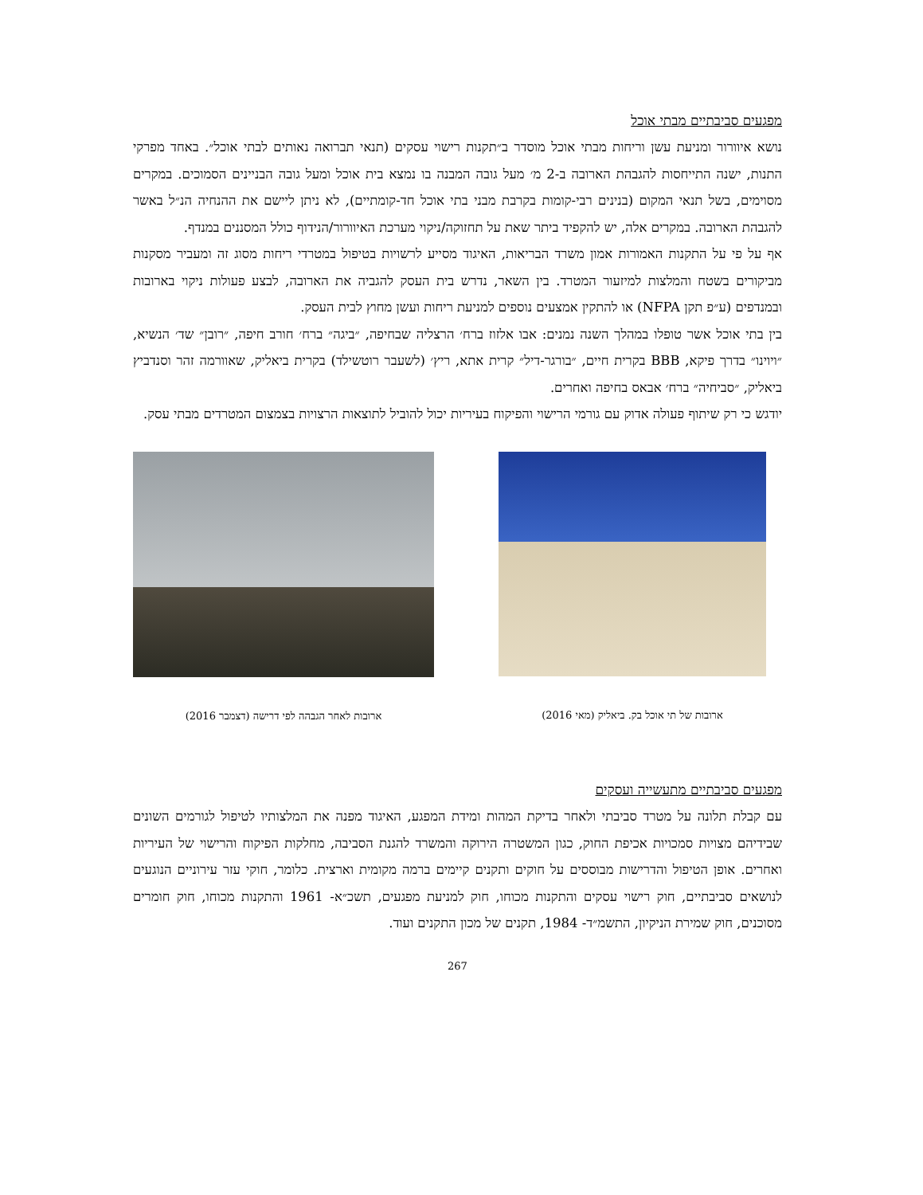מפגעים סביבתיים מבתי אוכל
נושא איוורור ומניעת עשן וריחות מבתי אוכל מוסדר ב״תקנות רישוי עסקים (תנאי תברואה נאותים לבתי אוכל״. באחד מפרקי התנות, ישנה התייחסות להגבהת הארובה ב-2 מ׳ מעל גובה המבנה בו נמצא בית אוכל ומעל גובה הבניינים הסמוכים. במקרים מסוימים, בשל תנאי המקום (בנינים רבי-קומות בקרבת מבני בתי אוכל חד-קומתיים), לא ניתן ליישם את ההנחיה הנ״ל באשר להגבהת הארובה. במקרים אלה, יש להקפיד ביתר שאת על תחזוקה/ניקוי מערכת האיוורור/הנידוף כולל המסננים במנדף.
אף על פי על התקנות האמורות אמון משרד הבריאות, האיגוד מסייע לרשויות בטיפול במטרדי ריחות מסוג זה ומעביר מסקנות מביקורים בשטח והמלצות למיזעור המטרד. בין השאר, נדרש בית העסק להגביה את הארובה, לבצע פעולות ניקוי בארובות ובמנדפים (ע״פ תקן NFPA) או להתקין אמצעים נוספים למניעת ריחות ועשן מחוץ לבית העסק.
בין בתי אוכל אשר טופלו במהלך השנה נמנים: אבו אלזוז ברח׳ הרצליה שבחיפה, ״ביגה״ ברח׳ חורב חיפה, ״רובן״ שד׳ הנשיא, ״ויוינו״ בדרך פיקא, BBB בקרית חיים, ״בורגר-דיל״ קרית אתא, ריץ׳ (לשעבר רוטשילד) בקרית ביאליק, שאוורמה זהר וסנדביץ ביאליק, ״סביחיה״ ברח׳ אבאס בחיפה ואחרים.
יודגש כי רק שיתוף פעולה אדוק עם גורמי הרישוי והפיקוח בעיריות יכול להוביל לתוצאות הרצויות בצמצום המטרדים מבתי עסק.
ארובות של תי אוכל בק. ביאליק (מאי 2016)
ארובות לאחר הגבהה לפי דרישה (דצמבר 2016)
מפגעים סביבתיים מתעשייה ועסקים
עם קבלת תלונה על מטרד סביבתי ולאחר בדיקת המהות ומידת המפגע, האיגוד מפנה את המלצותיו לטיפול לגורמים השונים שבידיהם מצויות סמכויות אכיפת החוק, כגון המשטרה הירוקה והמשרד להגנת הסביבה, מחלקות הפיקוח והרישוי של העיריות ואחרים. אופן הטיפול והדרישות מבוססים על חוקים ותקנים קיימים ברמה מקומית וארצית. כלומר, חוקי עזר עירוניים הנוגעים לנושאים סביבתיים, חוק רישוי עסקים והתקנות מכוחו, חוק למניעת מפגעים, תשכ״א- 1961 והתקנות מכוחו, חוק חומרים מסוכנים, חוק שמירת הניקיון, התשמ״ד- 1984, תקנים של מכון התקנים ועוד.
267